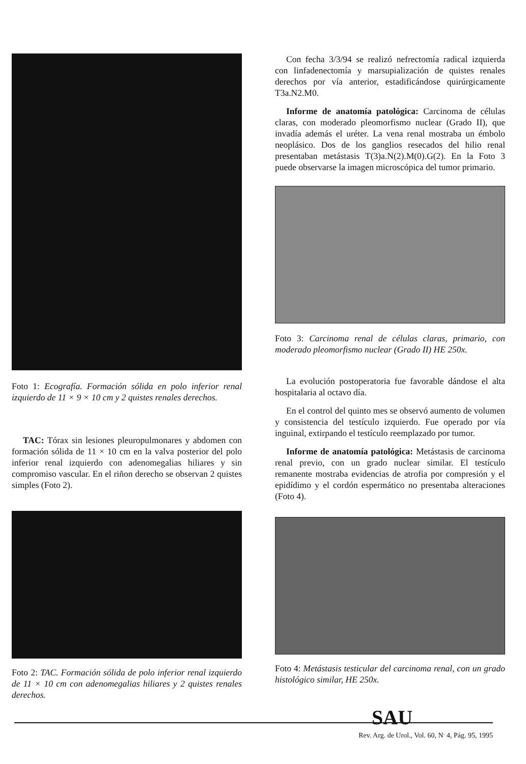Foto 1: Ecografía. Formación sólida en polo inferior renal izquierdo de 11 × 9 × 10 cm y 2 quistes renales derechos.
TAC: Tórax sin lesiones pleuropulmonares y abdomen con formación sólida de 11 × 10 cm en la valva posterior del polo inferior renal izquierdo con adenomegalias hiliares y sin compromiso vascular. En el riñon derecho se observan 2 quistes simples (Foto 2).
Foto 2: TAC. Formación sólida de polo inferior renal izquierdo de 11 × 10 cm con adenomegalias hiliares y 2 quistes renales derechos.
Con fecha 3/3/94 se realizó nefrectomía radical izquierda con linfadenectomía y marsupialización de quistes renales derechos por vía anterior, estadificándose quirúrgicamente T3a.N2.M0.
Informe de anatomía patológica: Carcinoma de células claras, con moderado pleomorfismo nuclear (Grado II), que invadía además el uréter. La vena renal mostraba un émbolo neoplásico. Dos de los ganglios resecados del hilio renal presentaban metástasis T(3)a.N(2).M(0).G(2). En la Foto 3 puede observarse la imagen microscópica del tumor primario.
Foto 3: Carcinoma renal de células claras, primario, con moderado pleomorfismo nuclear (Grado II) HE 250x.
La evolución postoperatoria fue favorable dándose el alta hospitalaria al octavo día.
En el control del quinto mes se observó aumento de volumen y consistencia del testículo izquierdo. Fue operado por vía inguinal, extirpando el testículo reemplazado por tumor.
Informe de anatomía patológica: Metástasis de carcinoma renal previo, con un grado nuclear similar. El testículo remanente mostraba evidencias de atrofia por compresión y el epidídimo y el cordón espermático no presentaba alteraciones (Foto 4).
Foto 4: Metástasis testicular del carcinoma renal, con un grado histológico similar, HE 250x.
SAU
Rev. Arg. de Urol., Vol. 60, N<sup>.</sup> 4, Pág. 95, 1995